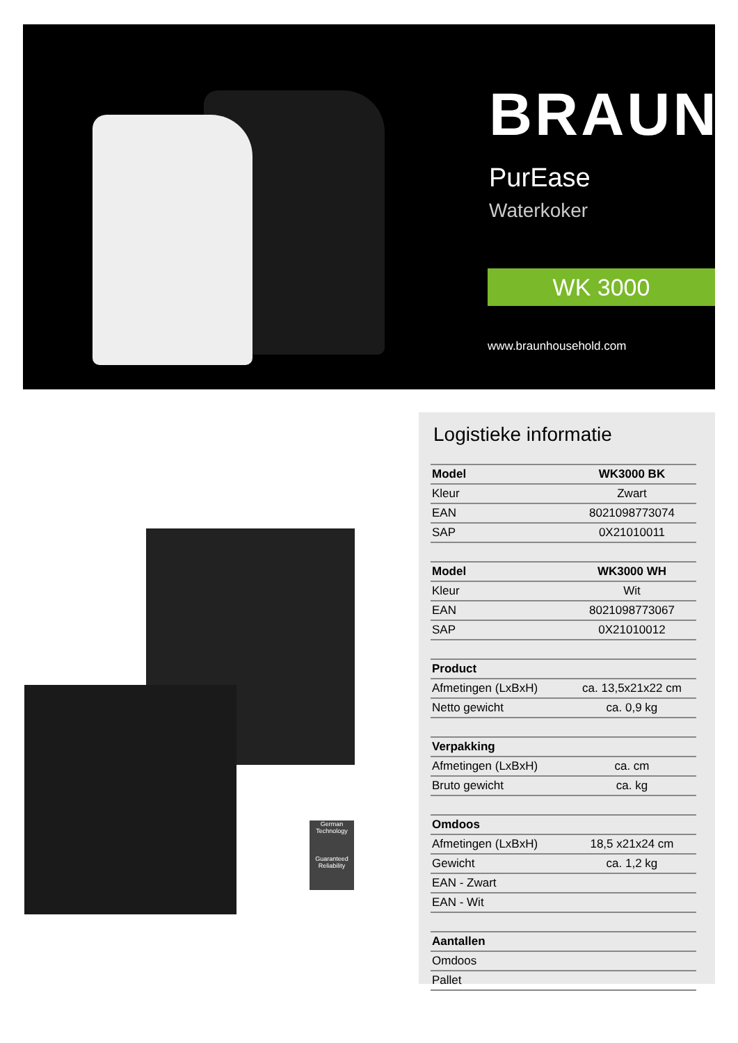BRAUN
PurEase
Waterkoker
WK 3000
www.braunhousehold.com
German Technology
Guaranteed Reliability
Logistieke informatie
| Model | WK3000 BK |
| --- | --- |
| Kleur | Zwart |
| EAN | 8021098773074 |
| SAP | 0X21010011 |
| Model | WK3000 WH |
| Kleur | Wit |
| EAN | 8021098773067 |
| SAP | 0X21010012 |
| Product | |
| Afmetingen (LxBxH) | ca. 13,5x21x22 cm |
| Netto gewicht | ca. 0,9 kg |
| Verpakking | |
| Afmetingen (LxBxH) | ca. cm |
| Bruto gewicht | ca. kg |
| Omdoos | |
| Afmetingen (LxBxH) | 18,5 x21x24 cm |
| Gewicht | ca. 1,2 kg |
| EAN - Zwart | |
| EAN - Wit | |
| Aantallen | |
| Omdoos | |
| Pallet | |